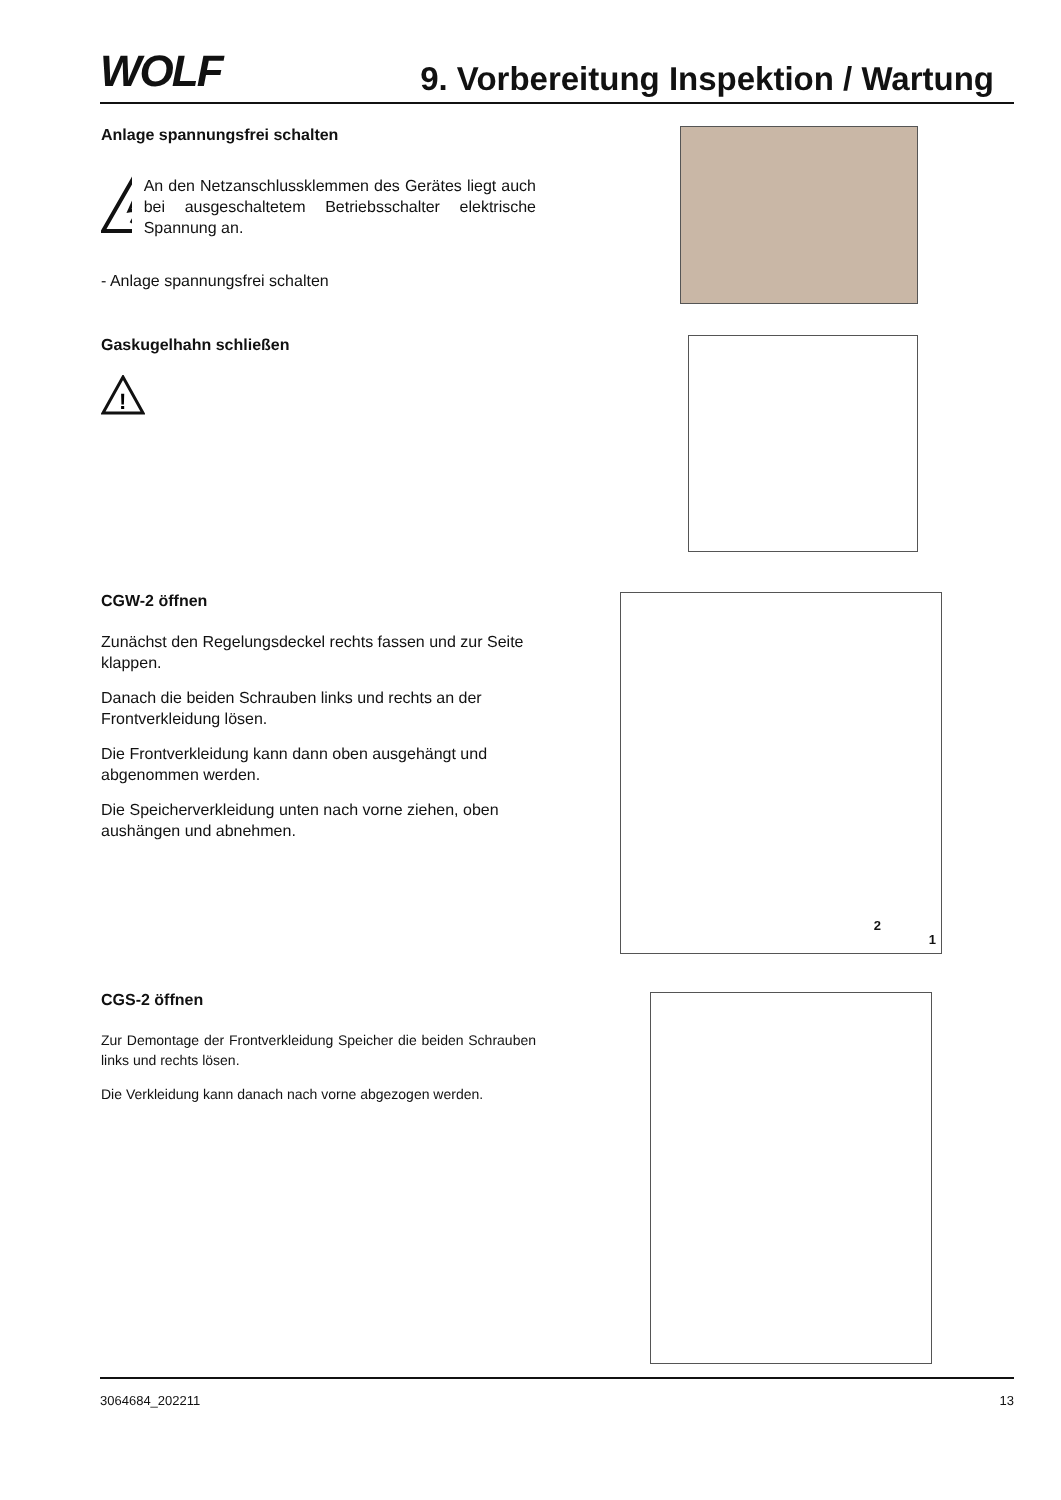WOLF
9. Vorbereitung Inspektion / Wartung
Anlage spannungsfrei schalten
An den Netzanschlussklemmen des Gerätes liegt auch bei ausgeschaltetem Betriebsschalter elektrische Spannung an.
- Anlage spannungsfrei schalten
Gaskugelhahn schließen
!
CGW-2 öffnen
Zunächst den Regelungsdeckel rechts fassen und zur Seite klappen.
Danach die beiden Schrauben links und rechts an der Frontverkleidung lösen.
Die Frontverkleidung kann dann oben ausgehängt und abgenommen werden.
Die Speicherverkleidung unten nach vorne ziehen, oben aushängen und abnehmen.
2
1
CGS-2 öffnen
Zur Demontage der Frontverkleidung Speicher die beiden Schrauben links und rechts lösen.
Die Verkleidung kann danach nach vorne abgezogen werden.
3064684_202211 13